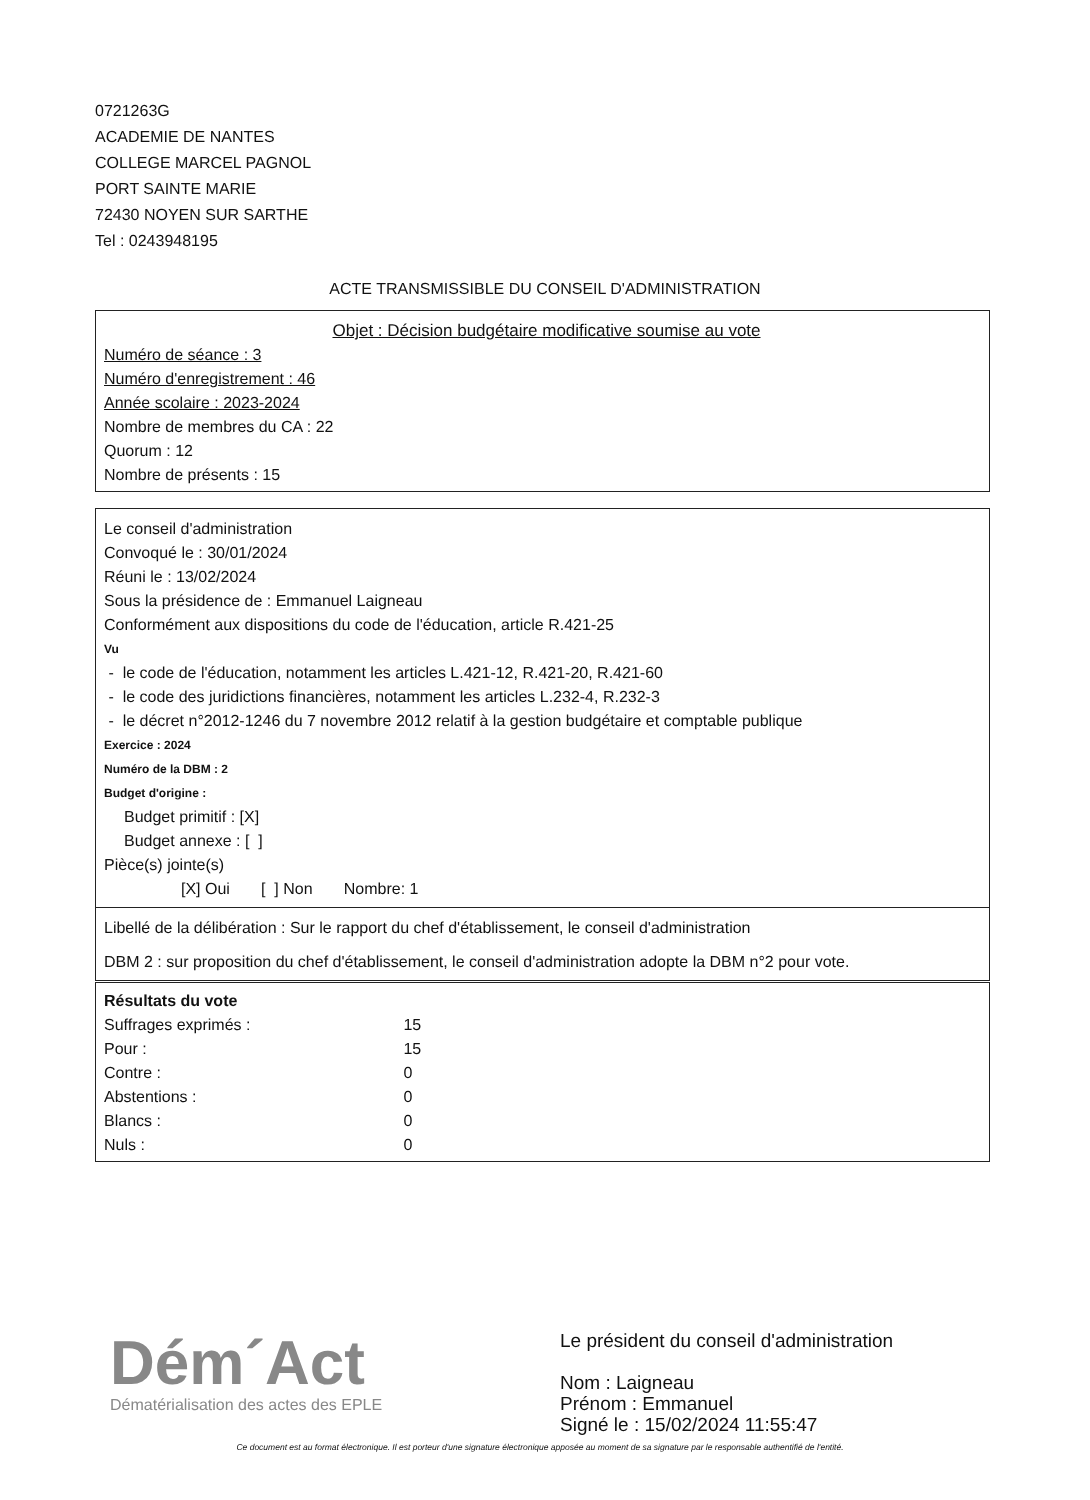0721263G
ACADEMIE DE NANTES
COLLEGE MARCEL PAGNOL
PORT SAINTE MARIE
72430 NOYEN SUR SARTHE
Tel : 0243948195
ACTE TRANSMISSIBLE DU CONSEIL D'ADMINISTRATION
Objet : Décision budgétaire modificative soumise au vote
Numéro de séance : 3
Numéro d'enregistrement : 46
Année scolaire : 2023-2024
Nombre de membres du CA : 22
Quorum : 12
Nombre de présents : 15
Le conseil d'administration
Convoqué le : 30/01/2024
Réuni le : 13/02/2024
Sous la présidence de : Emmanuel Laigneau
Conformément aux dispositions du code de l'éducation, article R.421-25
Vu
- le code de l'éducation, notamment les articles L.421-12, R.421-20, R.421-60
- le code des juridictions financières, notamment les articles L.232-4, R.232-3
- le décret n°2012-1246 du 7 novembre 2012 relatif à la gestion budgétaire et comptable publique
Exercice : 2024
Numéro de la DBM : 2
Budget d'origine :
Budget primitif : [X]
Budget annexe : [ ]
Pièce(s) jointe(s)
[X] Oui [ ] Non Nombre: 1
Libellé de la délibération : Sur le rapport du chef d'établissement, le conseil d'administration
DBM 2 : sur proposition du chef d'établissement, le conseil d'administration adopte la DBM n°2 pour vote.
Résultats du vote
Suffrages exprimés : 15
Pour : 15
Contre : 0
Abstentions : 0
Blancs : 0
Nuls : 0
Dém´Act
Dématérialisation des actes des EPLE
Le président du conseil d'administration
Nom : Laigneau
Prénom : Emmanuel
Signé le : 15/02/2024 11:55:47
Ce document est au format électronique. Il est porteur d'une signature électronique apposée au moment de sa signature par le responsable authentifié de l'entité.